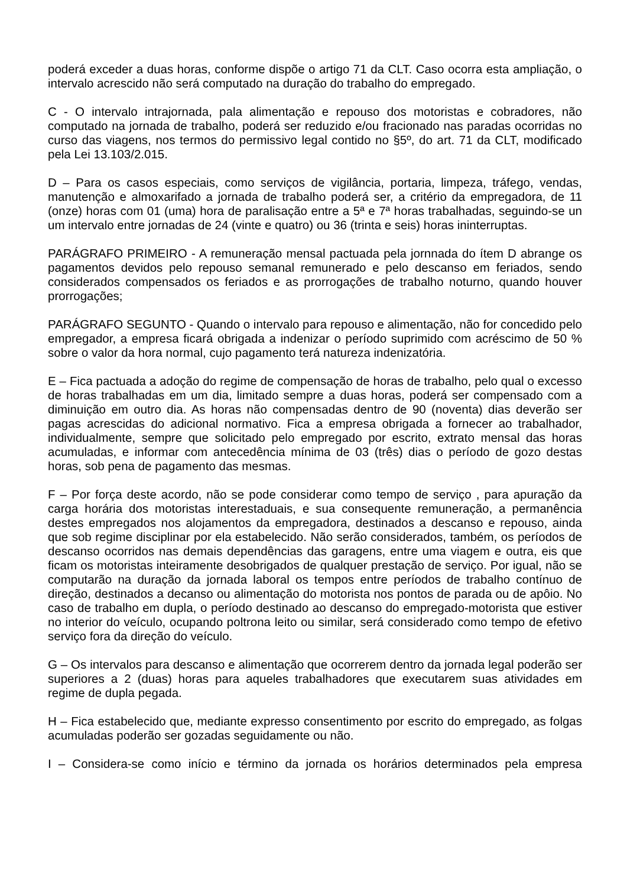poderá exceder a duas horas, conforme dispõe o artigo 71 da CLT. Caso ocorra esta ampliação, o intervalo acrescido não será computado na duração do trabalho do empregado.
C - O intervalo intrajornada, pala alimentação e repouso dos motoristas e cobradores, não computado na jornada de trabalho, poderá ser reduzido e/ou fracionado nas paradas ocorridas no curso das viagens, nos termos do permissivo legal contido no §5º, do art. 71 da CLT, modificado pela Lei 13.103/2.015.
D – Para os casos especiais, como serviços de vigilância, portaria, limpeza, tráfego, vendas, manutenção e almoxarifado a jornada de trabalho poderá ser, a critério da empregadora, de 11 (onze) horas com 01 (uma) hora de paralisação entre a 5ª e 7ª horas trabalhadas, seguindo-se un um intervalo entre jornadas de 24 (vinte e quatro) ou 36 (trinta e seis) horas ininterruptas.
PARÁGRAFO PRIMEIRO - A remuneração mensal pactuada pela jornnada do ítem D abrange os pagamentos devidos pelo repouso semanal remunerado e pelo descanso em feriados, sendo considerados compensados os feriados e as prorrogações de trabalho noturno, quando houver prorrogações;
PARÁGRAFO SEGUNTO - Quando o intervalo para repouso e alimentação, não for concedido pelo empregador, a empresa ficará obrigada a indenizar o período suprimido com acréscimo de 50 % sobre o valor da hora normal, cujo pagamento terá natureza indenizatória.
E – Fica pactuada a adoção do regime de compensação de horas de trabalho, pelo qual o excesso de horas trabalhadas em um dia, limitado sempre a duas horas, poderá ser compensado com a diminuição em outro dia. As horas não compensadas dentro de 90 (noventa) dias deverão ser pagas acrescidas do adicional normativo. Fica a empresa obrigada a fornecer ao trabalhador, individualmente, sempre que solicitado pelo empregado por escrito, extrato mensal das horas acumuladas, e informar com antecedência mínima de 03 (três) dias o período de gozo destas horas, sob pena de pagamento das mesmas.
F – Por força deste acordo, não se pode considerar como tempo de serviço , para apuração da carga horária dos motoristas interestaduais, e sua consequente remuneração, a permanência destes empregados nos alojamentos da empregadora, destinados a descanso e repouso, ainda que sob regime disciplinar por ela estabelecido. Não serão considerados, também, os períodos de descanso ocorridos nas demais dependências das garagens, entre uma viagem e outra, eis que ficam os motoristas inteiramente desobrigados de qualquer prestação de serviço. Por igual, não se computarão na duração da jornada laboral os tempos entre períodos de trabalho contínuo de direção, destinados a decanso ou alimentação do motorista nos pontos de parada ou de apôio. No caso de trabalho em dupla, o período destinado ao descanso do empregado-motorista que estiver no interior do veículo, ocupando poltrona leito ou similar, será considerado como tempo de efetivo serviço fora da direção do veículo.
G – Os intervalos para descanso e alimentação que ocorrerem dentro da jornada legal poderão ser superiores a 2 (duas) horas para aqueles trabalhadores que executarem suas atividades em regime de dupla pegada.
H – Fica estabelecido que, mediante expresso consentimento por escrito do empregado, as folgas acumuladas poderão ser gozadas seguidamente ou não.
I – Considera-se como início e término da jornada os horários determinados pela empresa